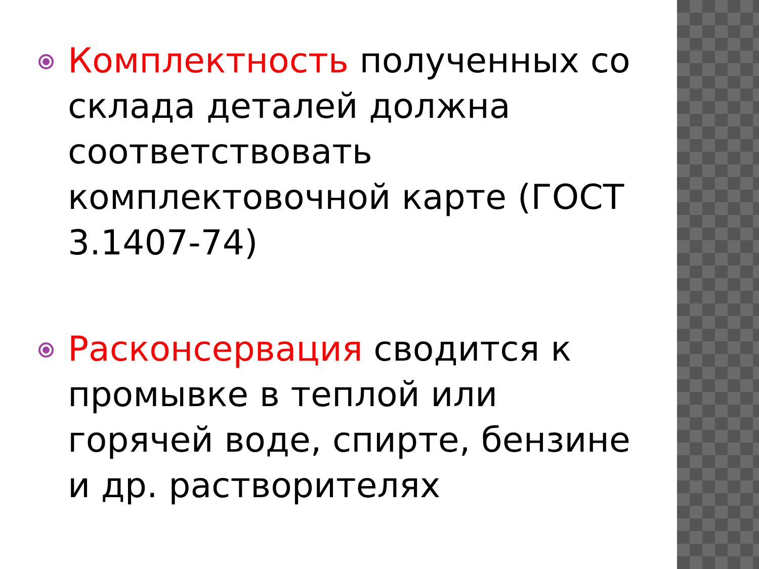Комплектность полученных со склада деталей должна соответствовать комплектовочной карте (ГОСТ 3.1407-74)
Расконсервация сводится к промывке в теплой или горячей воде, спирте, бензине и др. растворителях